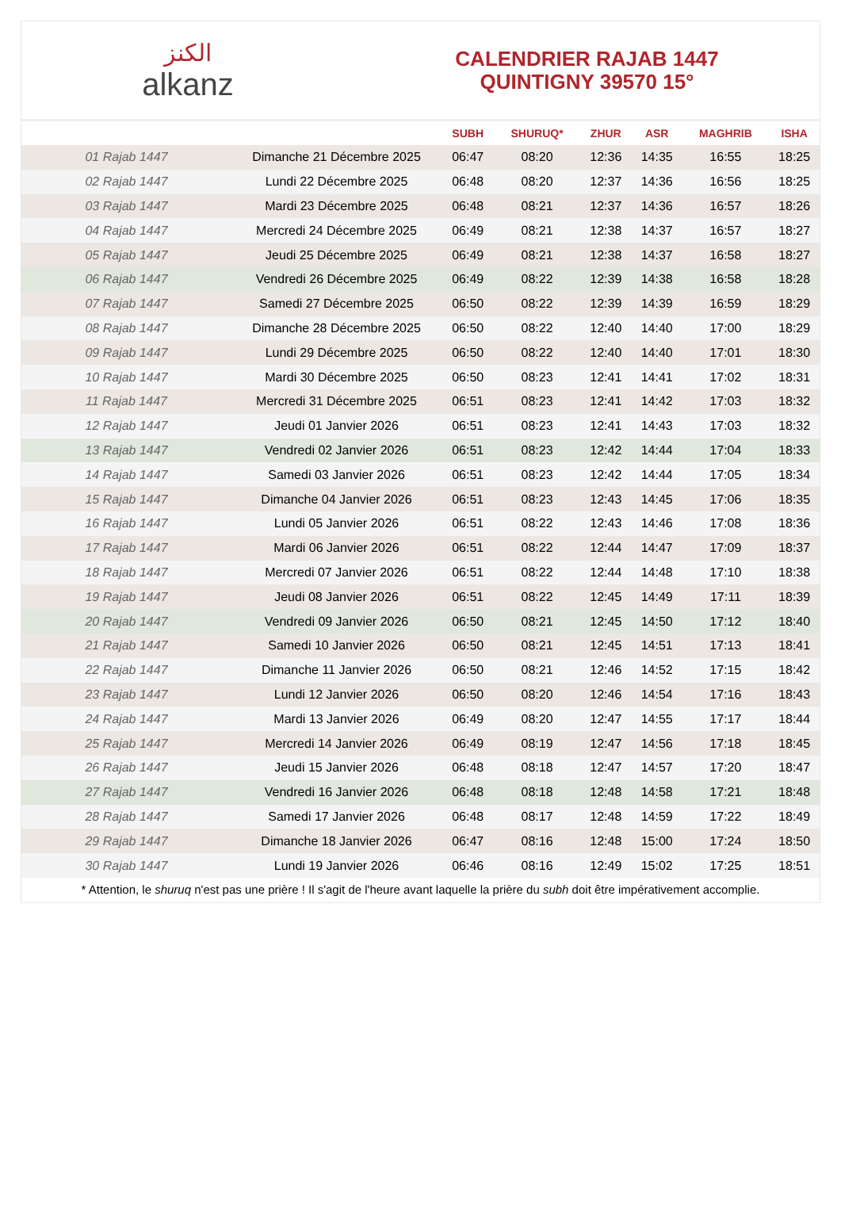ﺍﻟﻜﻨﺰ
alkanz
CALENDRIER RAJAB 1447
QUINTIGNY 39570 15°
| | | SUBH | SHURUQ* | ZHUR | ASR | MAGHRIB | ISHA |
| --- | --- | --- | --- | --- | --- | --- | --- |
| 01 Rajab 1447 | Dimanche 21 Décembre 2025 | 06:47 | 08:20 | 12:36 | 14:35 | 16:55 | 18:25 |
| 02 Rajab 1447 | Lundi 22 Décembre 2025 | 06:48 | 08:20 | 12:37 | 14:36 | 16:56 | 18:25 |
| 03 Rajab 1447 | Mardi 23 Décembre 2025 | 06:48 | 08:21 | 12:37 | 14:36 | 16:57 | 18:26 |
| 04 Rajab 1447 | Mercredi 24 Décembre 2025 | 06:49 | 08:21 | 12:38 | 14:37 | 16:57 | 18:27 |
| 05 Rajab 1447 | Jeudi 25 Décembre 2025 | 06:49 | 08:21 | 12:38 | 14:37 | 16:58 | 18:27 |
| 06 Rajab 1447 | Vendredi 26 Décembre 2025 | 06:49 | 08:22 | 12:39 | 14:38 | 16:58 | 18:28 |
| 07 Rajab 1447 | Samedi 27 Décembre 2025 | 06:50 | 08:22 | 12:39 | 14:39 | 16:59 | 18:29 |
| 08 Rajab 1447 | Dimanche 28 Décembre 2025 | 06:50 | 08:22 | 12:40 | 14:40 | 17:00 | 18:29 |
| 09 Rajab 1447 | Lundi 29 Décembre 2025 | 06:50 | 08:22 | 12:40 | 14:40 | 17:01 | 18:30 |
| 10 Rajab 1447 | Mardi 30 Décembre 2025 | 06:50 | 08:23 | 12:41 | 14:41 | 17:02 | 18:31 |
| 11 Rajab 1447 | Mercredi 31 Décembre 2025 | 06:51 | 08:23 | 12:41 | 14:42 | 17:03 | 18:32 |
| 12 Rajab 1447 | Jeudi 01 Janvier 2026 | 06:51 | 08:23 | 12:41 | 14:43 | 17:03 | 18:32 |
| 13 Rajab 1447 | Vendredi 02 Janvier 2026 | 06:51 | 08:23 | 12:42 | 14:44 | 17:04 | 18:33 |
| 14 Rajab 1447 | Samedi 03 Janvier 2026 | 06:51 | 08:23 | 12:42 | 14:44 | 17:05 | 18:34 |
| 15 Rajab 1447 | Dimanche 04 Janvier 2026 | 06:51 | 08:23 | 12:43 | 14:45 | 17:06 | 18:35 |
| 16 Rajab 1447 | Lundi 05 Janvier 2026 | 06:51 | 08:22 | 12:43 | 14:46 | 17:08 | 18:36 |
| 17 Rajab 1447 | Mardi 06 Janvier 2026 | 06:51 | 08:22 | 12:44 | 14:47 | 17:09 | 18:37 |
| 18 Rajab 1447 | Mercredi 07 Janvier 2026 | 06:51 | 08:22 | 12:44 | 14:48 | 17:10 | 18:38 |
| 19 Rajab 1447 | Jeudi 08 Janvier 2026 | 06:51 | 08:22 | 12:45 | 14:49 | 17:11 | 18:39 |
| 20 Rajab 1447 | Vendredi 09 Janvier 2026 | 06:50 | 08:21 | 12:45 | 14:50 | 17:12 | 18:40 |
| 21 Rajab 1447 | Samedi 10 Janvier 2026 | 06:50 | 08:21 | 12:45 | 14:51 | 17:13 | 18:41 |
| 22 Rajab 1447 | Dimanche 11 Janvier 2026 | 06:50 | 08:21 | 12:46 | 14:52 | 17:15 | 18:42 |
| 23 Rajab 1447 | Lundi 12 Janvier 2026 | 06:50 | 08:20 | 12:46 | 14:54 | 17:16 | 18:43 |
| 24 Rajab 1447 | Mardi 13 Janvier 2026 | 06:49 | 08:20 | 12:47 | 14:55 | 17:17 | 18:44 |
| 25 Rajab 1447 | Mercredi 14 Janvier 2026 | 06:49 | 08:19 | 12:47 | 14:56 | 17:18 | 18:45 |
| 26 Rajab 1447 | Jeudi 15 Janvier 2026 | 06:48 | 08:18 | 12:47 | 14:57 | 17:20 | 18:47 |
| 27 Rajab 1447 | Vendredi 16 Janvier 2026 | 06:48 | 08:18 | 12:48 | 14:58 | 17:21 | 18:48 |
| 28 Rajab 1447 | Samedi 17 Janvier 2026 | 06:48 | 08:17 | 12:48 | 14:59 | 17:22 | 18:49 |
| 29 Rajab 1447 | Dimanche 18 Janvier 2026 | 06:47 | 08:16 | 12:48 | 15:00 | 17:24 | 18:50 |
| 30 Rajab 1447 | Lundi 19 Janvier 2026 | 06:46 | 08:16 | 12:49 | 15:02 | 17:25 | 18:51 |
* Attention, le shuruq n'est pas une prière ! Il s'agit de l'heure avant laquelle la prière du subh doit être impérativement accomplie.